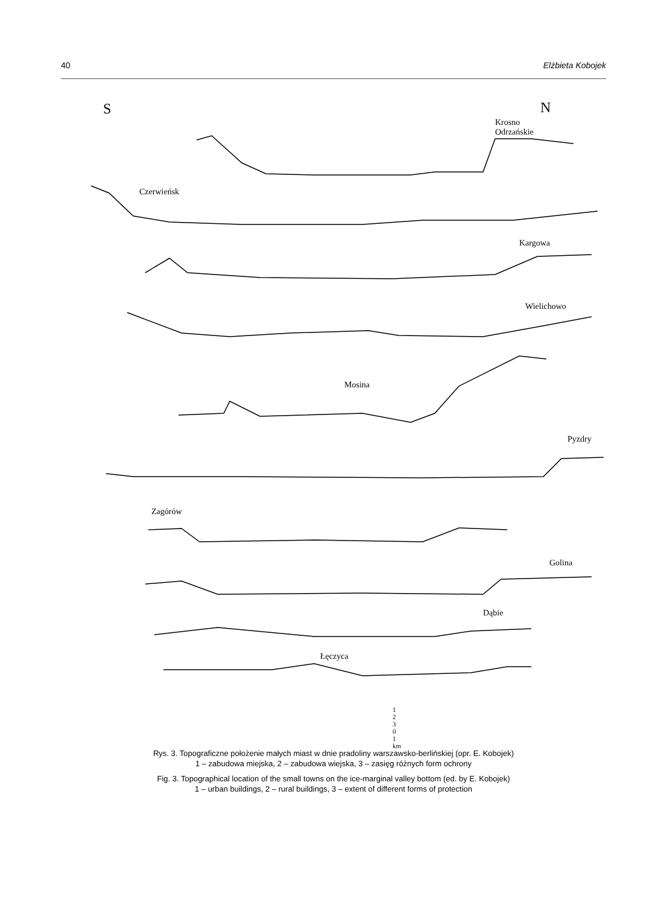40 Elżbieta Kobojek
S
N
Krosno Odrzańskie
Czerwieńsk
Kargowa
Wielichowo
Mosina
Pyzdry
Zagórów
Golina
Dąbie
Łęczyca
1 2 3 0 1 km
Rys. 3. Topograficzne położenie małych miast w dnie pradoliny warszawsko-berlińskiej (opr. E. Kobojek)
1 – zabudowa miejska, 2 – zabudowa wiejska, 3 – zasięg różnych form ochrony
Fig. 3. Topographical location of the small towns on the ice-marginal valley bottom (ed. by E. Kobojek)
1 – urban buildings, 2 – rural buildings, 3 – extent of different forms of protection